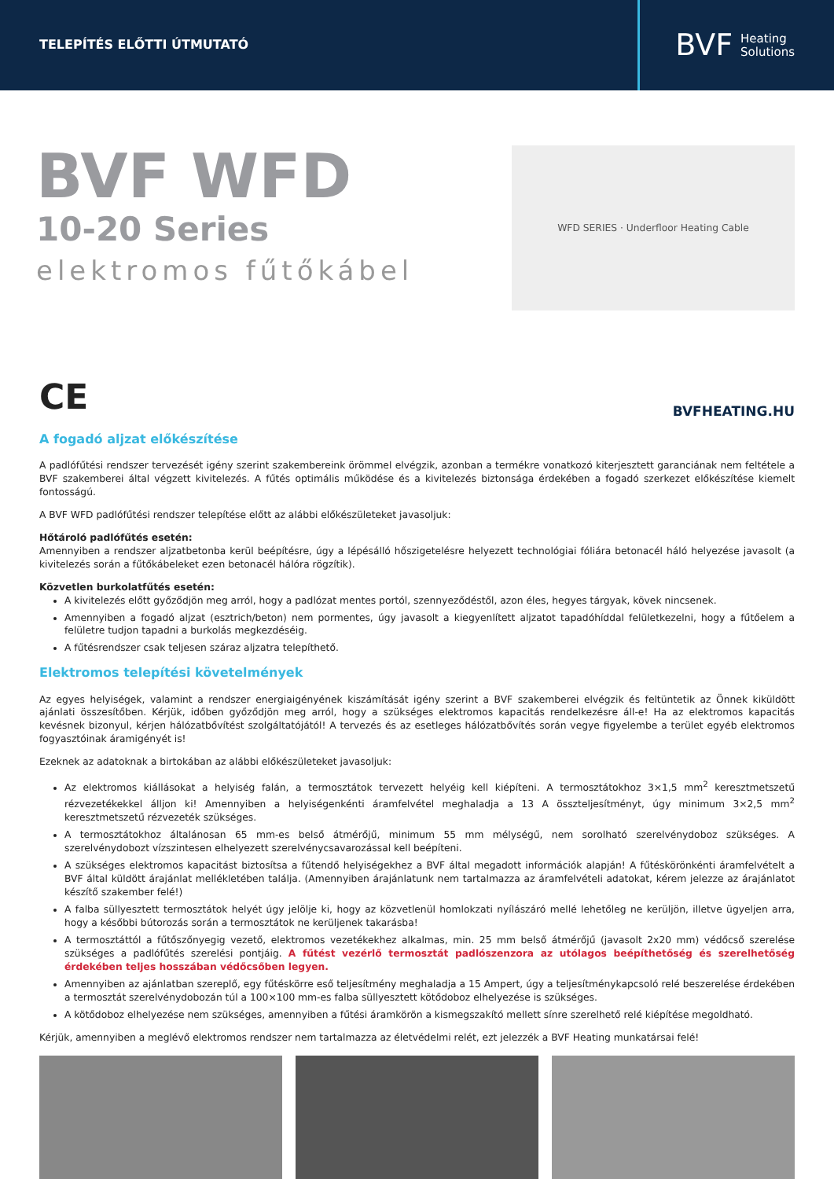TELEPÍTÉS ELŐTTI ÚTMUTATÓ
BVF Heating
Solutions
BVF WFD
10-20 Series
elektromos fűtőkábel
WFD SERIES · Underfloor Heating Cable
CE
BVFHEATING.HU
A fogadó aljzat előkészítése
A padlófűtési rendszer tervezését igény szerint szakembereink örömmel elvégzik, azonban a termékre vonatkozó kiterjesztett garanciának nem feltétele a BVF szakemberei által végzett kivitelezés. A fűtés optimális működése és a kivitelezés biztonsága érdekében a fogadó szerkezet előkészítése kiemelt fontosságú.
A BVF WFD padlófűtési rendszer telepítése előtt az alábbi előkészületeket javasoljuk:
Hőtároló padlófűtés esetén:
Amennyiben a rendszer aljzatbetonba kerül beépítésre, úgy a lépésálló hőszigetelésre helyezett technológiai fóliára betonacél háló helyezése javasolt (a kivitelezés során a fűtőkábeleket ezen betonacél hálóra rögzítik).
Közvetlen burkolatfűtés esetén:
A kivitelezés előtt győződjön meg arról, hogy a padlózat mentes portól, szennyeződéstől, azon éles, hegyes tárgyak, kövek nincsenek.
Amennyiben a fogadó aljzat (esztrich/beton) nem pormentes, úgy javasolt a kiegyenlített aljzatot tapadóhíddal felületkezelni, hogy a fűtőelem a felületre tudjon tapadni a burkolás megkezdéséig.
A fűtésrendszer csak teljesen száraz aljzatra telepíthető.
Elektromos telepítési követelmények
Az egyes helyiségek, valamint a rendszer energiaigényének kiszámítását igény szerint a BVF szakemberei elvégzik és feltüntetik az Önnek kiküldött ajánlati összesítőben. Kérjük, időben győződjön meg arról, hogy a szükséges elektromos kapacitás rendelkezésre áll-e! Ha az elektromos kapacitás kevésnek bizonyul, kérjen hálózatbővítést szolgáltatójától! A tervezés és az esetleges hálózatbővítés során vegye figyelembe a terület egyéb elektromos fogyasztóinak áramigényét is!
Ezeknek az adatoknak a birtokában az alábbi előkészületeket javasoljuk:
Az elektromos kiállásokat a helyiség falán, a termosztátok tervezett helyéig kell kiépíteni. A termosztátokhoz 3×1,5 mm<sup>2</sup> keresztmetszetű rézvezetékekkel álljon ki! Amennyiben a helyiségenkénti áramfelvétel meghaladja a 13 A összteljesítményt, úgy minimum 3×2,5 mm<sup>2</sup> keresztmetszetű rézvezeték szükséges.
A termosztátokhoz általánosan 65 mm-es belső átmérőjű, minimum 55 mm mélységű, nem sorolható szerelvénydoboz szükséges. A szerelvénydobozt vízszintesen elhelyezett szerelvénycsavarozással kell beépíteni.
A szükséges elektromos kapacitást biztosítsa a fűtendő helyiségekhez a BVF által megadott információk alapján! A fűtéskörönkénti áramfelvételt a BVF által küldött árajánlat mellékletében találja. (Amennyiben árajánlatunk nem tartalmazza az áramfelvételi adatokat, kérem jelezze az árajánlatot készítő szakember felé!)
A falba süllyesztett termosztátok helyét úgy jelölje ki, hogy az közvetlenül homlokzati nyílászáró mellé lehetőleg ne kerüljön, illetve ügyeljen arra, hogy a későbbi bútorozás során a termosztátok ne kerüljenek takarásba!
A termosztáttól a fűtőszőnyegig vezető, elektromos vezetékekhez alkalmas, min. 25 mm belső átmérőjű (javasolt 2x20 mm) védőcső szerelése szükséges a padlófűtés szerelési pontjáig. A fűtést vezérlő termosztát padlószenzora az utólagos beépíthetőség és szerelhetőség érdekében teljes hosszában védőcsőben legyen.
Amennyiben az ajánlatban szereplő, egy fűtéskörre eső teljesítmény meghaladja a 15 Ampert, úgy a teljesítménykapcsoló relé beszerelése érdekében a termosztát szerelvénydobozán túl a 100×100 mm-es falba süllyesztett kötődoboz elhelyezése is szükséges.
A kötődoboz elhelyezése nem szükséges, amennyiben a fűtési áramkörön a kismegszakító mellett sínre szerelhető relé kiépítése megoldható.
Kérjük, amennyiben a meglévő elektromos rendszer nem tartalmazza az életvédelmi relét, ezt jelezzék a BVF Heating munkatársai felé!